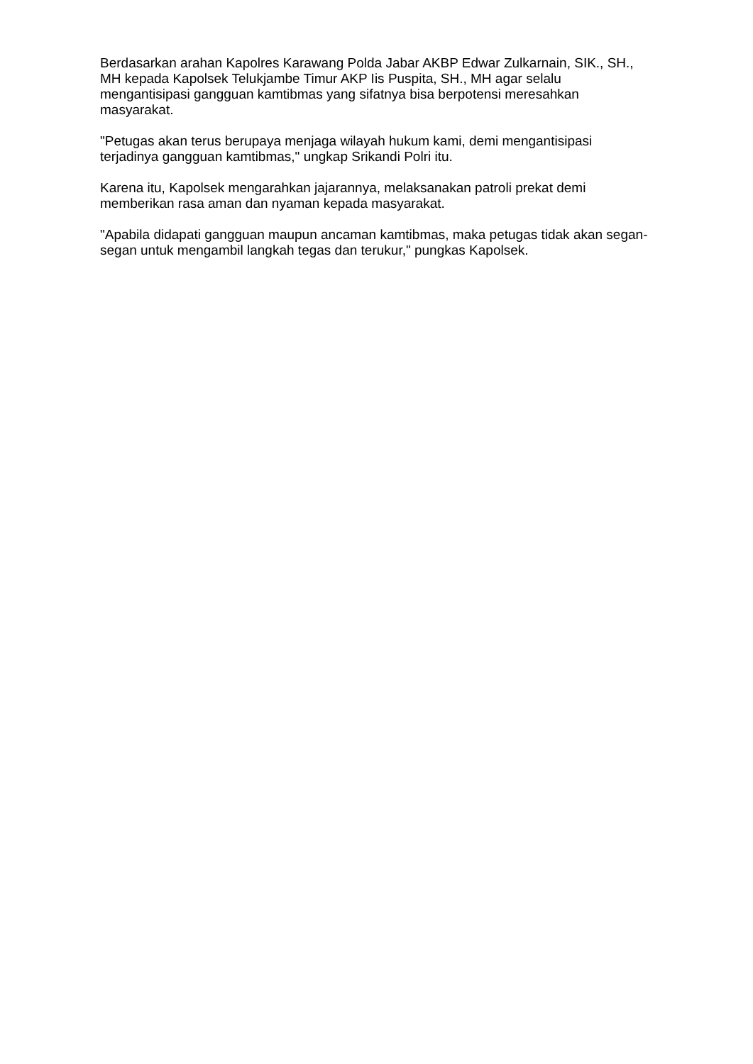Berdasarkan arahan Kapolres Karawang Polda Jabar AKBP Edwar Zulkarnain, SIK., SH., MH kepada Kapolsek Telukjambe Timur AKP Iis Puspita, SH., MH agar selalu mengantisipasi gangguan kamtibmas yang sifatnya bisa berpotensi meresahkan masyarakat.
"Petugas akan terus berupaya menjaga wilayah hukum kami, demi mengantisipasi terjadinya gangguan kamtibmas," ungkap Srikandi Polri itu.
Karena itu, Kapolsek mengarahkan jajarannya, melaksanakan patroli prekat demi memberikan rasa aman dan nyaman kepada masyarakat.
"Apabila didapati gangguan maupun ancaman kamtibmas, maka petugas tidak akan segan-segan untuk mengambil langkah tegas dan terukur," pungkas Kapolsek.